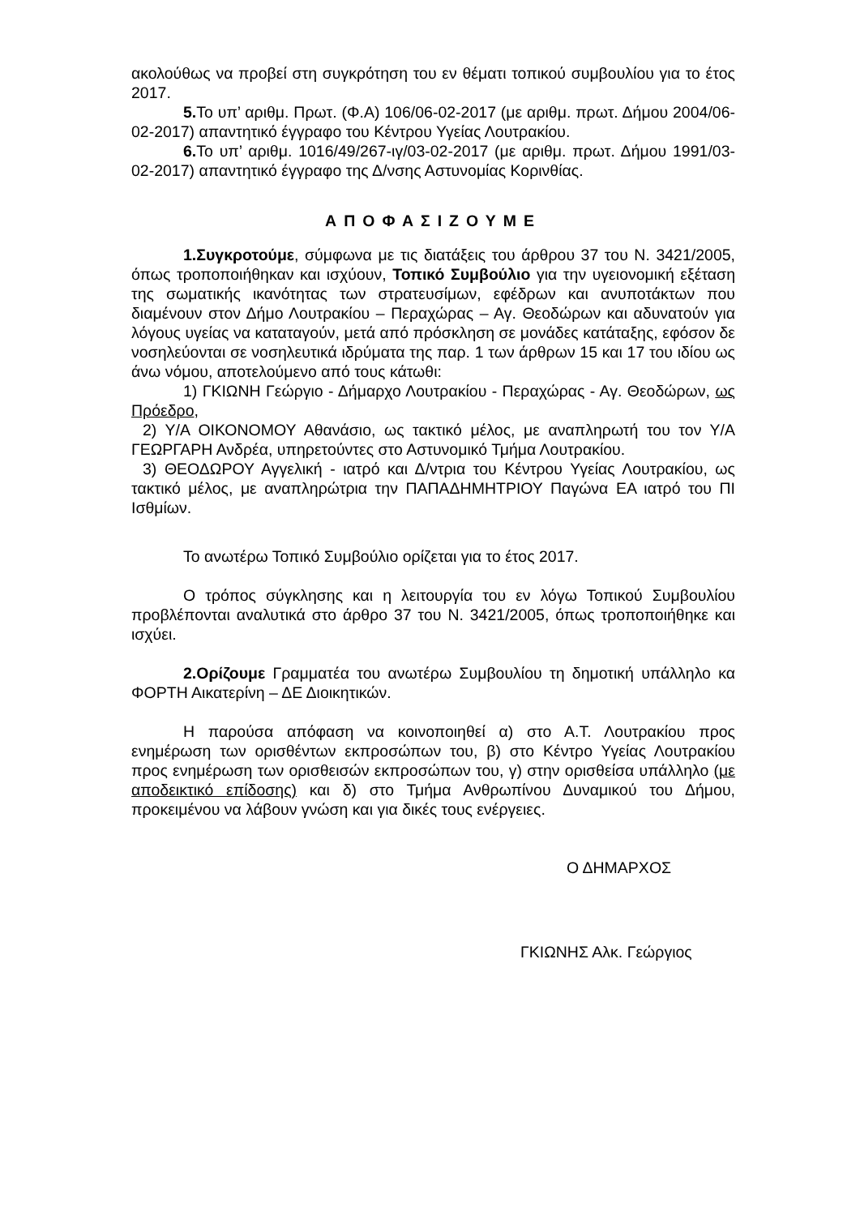ακολούθως να προβεί στη συγκρότηση του εν θέματι τοπικού συμβουλίου για το έτος 2017.
5. Το υπ’ αριθμ. Πρωτ. (Φ.Α) 106/06-02-2017 (με αριθμ. πρωτ. Δήμου 2004/06-02-2017) απαντητικό έγγραφο του Κέντρου Υγείας Λουτρακίου.
6. Το υπ’ αριθμ. 1016/49/267-ιγ/03-02-2017 (με αριθμ. πρωτ. Δήμου 1991/03-02-2017) απαντητικό έγγραφο της Δ/νσης Αστυνομίας Κορινθίας.
ΑΠΟΦΑΣΙΖΟΥΜΕ
1.Συγκροτούμε, σύμφωνα με τις διατάξεις του άρθρου 37 του Ν. 3421/2005, όπως τροποποιήθηκαν και ισχύουν, Τοπικό Συμβούλιο για την υγειονομική εξέταση της σωματικής ικανότητας των στρατευσίμων, εφέδρων και ανυποτάκτων που διαμένουν στον Δήμο Λουτρακίου – Περαχώρας – Αγ. Θεοδώρων και αδυνατούν για λόγους υγείας να καταταγούν, μετά από πρόσκληση σε μονάδες κατάταξης, εφόσον δε νοσηλεύονται σε νοσηλευτικά ιδρύματα της παρ. 1 των άρθρων 15 και 17 του ιδίου ως άνω νόμου, αποτελούμενο από τους κάτωθι:
1) ΓΚΙΩΝΗ Γεώργιο - Δήμαρχο Λουτρακίου - Περαχώρας - Αγ. Θεοδώρων, ως Πρόεδρο,
2) Υ/Α ΟΙΚΟΝΟΜΟΥ Αθανάσιο, ως τακτικό μέλος, με αναπληρωτή του τον Υ/Α ΓΕΩΡΓΑΡΗ Ανδρέα, υπηρετούντες στο Αστυνομικό Τμήμα Λουτρακίου.
3) ΘΕΟΔΩΡΟΥ Αγγελική - ιατρό και Δ/ντρια του Κέντρου Υγείας Λουτρακίου, ως τακτικό μέλος, με αναπληρώτρια την ΠΑΠΑΔΗΜΗΤΡΙΟΥ Παγώνα ΕΑ ιατρό του ΠΙ Ισθμίων.
Το ανωτέρω Τοπικό Συμβούλιο ορίζεται για το έτος 2017.
Ο τρόπος σύγκλησης και η λειτουργία του εν λόγω Τοπικού Συμβουλίου προβλέπονται αναλυτικά στο άρθρο 37 του Ν. 3421/2005, όπως τροποποιήθηκε και ισχύει.
2.Ορίζουμε Γραμματέα του ανωτέρω Συμβουλίου τη δημοτική υπάλληλο κα ΦΟΡΤΗ Αικατερίνη – ΔΕ Διοικητικών.
Η παρούσα απόφαση να κοινοποιηθεί α) στο Α.Τ. Λουτρακίου προς ενημέρωση των ορισθέντων εκπροσώπων του, β) στο Κέντρο Υγείας Λουτρακίου προς ενημέρωση των ορισθεισών εκπροσώπων του, γ) στην ορισθείσα υπάλληλο (με αποδεικτικό επίδοσης) και δ) στο Τμήμα Ανθρωπίνου Δυναμικού του Δήμου, προκειμένου να λάβουν γνώση και για δικές τους ενέργειες.
Ο ΔΗΜΑΡΧΟΣ
ΓΚΙΩΝΗΣ Αλκ. Γεώργιος